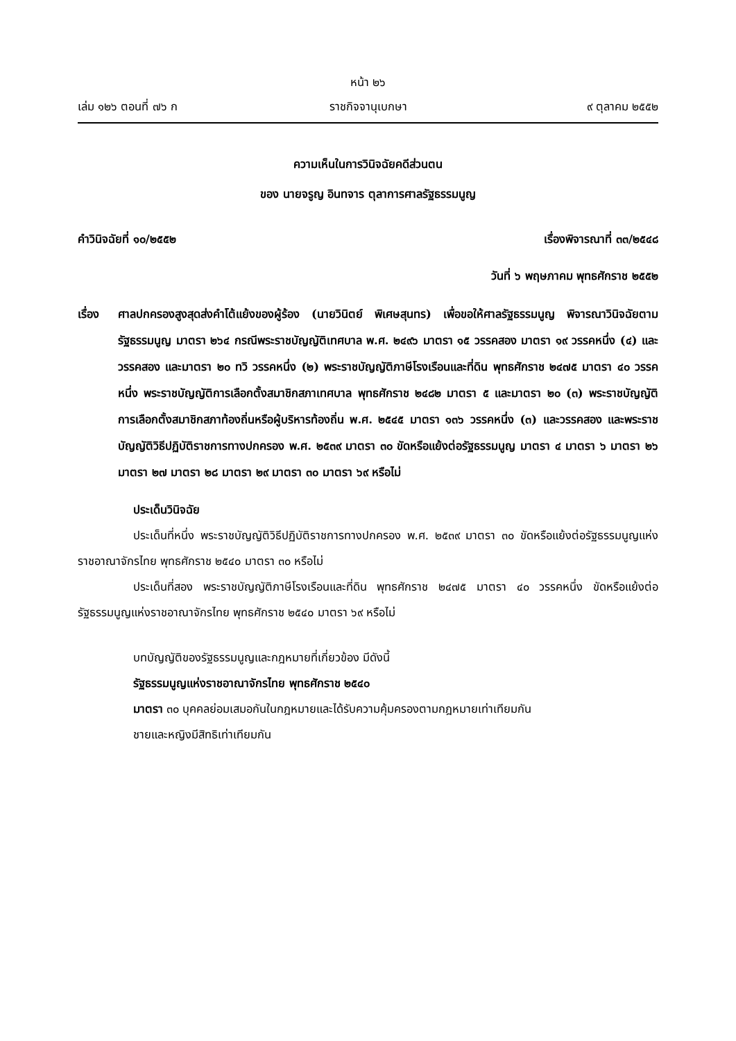หน้า ๒๖
เล่ม ๑๒๖ ตอนที่ ๗๖ ก ราชกิจจานุเบกษา ๙ ตุลาคม ๒๕๕๒
ความเห็นในการวินิจฉัยคดีส่วนตน
ของ นายจรูญ อินทจาร ตุลาการศาลรัฐธรรมนูญ
คำวินิจฉัยที่ ๑๐/๒๕๕๒ เรื่องพิจารณาที่ ๓๓/๒๕๔๘
วันที่ ๖ พฤษภาคม พุทธศักราช ๒๕๕๒
เรื่อง ศาลปกครองสูงสุดส่งคำโต้แย้งของผู้ร้อง (นายวินิตย์ พิเศษสุนทร) เพื่อขอให้ศาลรัฐธรรมนูญ พิจารณาวินิจฉัยตามรัฐธรรมนูญ มาตรา ๒๖๔ กรณีพระราชบัญญัติเทศบาล พ.ศ. ๒๔๙๖ มาตรา ๑๕ วรรคสอง มาตรา ๑๙ วรรคหนึ่ง (๔) และวรรคสอง และมาตรา ๒๐ ทวิ วรรคหนึ่ง (๒) พระราชบัญญัติภาษีโรงเรือนและที่ดิน พุทธศักราช ๒๔๗๕ มาตรา ๔๐ วรรคหนึ่ง พระราชบัญญัติการเลือกตั้งสมาชิกสภาเทศบาล พุทธศักราช ๒๔๘๒ มาตรา ๕ และมาตรา ๒๐ (๓) พระราชบัญญัติการเลือกตั้งสมาชิกสภาท้องถิ่นหรือผู้บริหารท้องถิ่น พ.ศ. ๒๕๔๕ มาตรา ๑๓๖ วรรคหนึ่ง (๓) และวรรคสอง และพระราชบัญญัติวิธีปฏิบัติราชการทางปกครอง พ.ศ. ๒๕๓๙ มาตรา ๓๐ ขัดหรือแย้งต่อรัฐธรรมนูญ มาตรา ๔ มาตรา ๖ มาตรา ๒๖ มาตรา ๒๗ มาตรา ๒๘ มาตรา ๒๙ มาตรา ๓๐ มาตรา ๖๙ หรือไม่
ประเด็นวินิจฉัย
ประเด็นที่หนึ่ง พระราชบัญญัติวิธีปฏิบัติราชการทางปกครอง พ.ศ. ๒๕๓๙ มาตรา ๓๐ ขัดหรือแย้งต่อรัฐธรรมนูญแห่งราชอาณาจักรไทย พุทธศักราช ๒๕๔๐ มาตรา ๓๐ หรือไม่
ประเด็นที่สอง พระราชบัญญัติภาษีโรงเรือนและที่ดิน พุทธศักราช ๒๔๗๕ มาตรา ๔๐ วรรคหนึ่ง ขัดหรือแย้งต่อรัฐธรรมนูญแห่งราชอาณาจักรไทย พุทธศักราช ๒๕๔๐ มาตรา ๖๙ หรือไม่
บทบัญญัติของรัฐธรรมนูญและกฎหมายที่เกี่ยวข้อง มีดังนี้
รัฐธรรมนูญแห่งราชอาณาจักรไทย พุทธศักราช ๒๕๔๐
มาตรา ๓๐ บุคคลย่อมเสมอกันในกฎหมายและได้รับความคุ้มครองตามกฎหมายเท่าเทียมกัน
ชายและหญิงมีสิทธิเท่าเทียมกัน